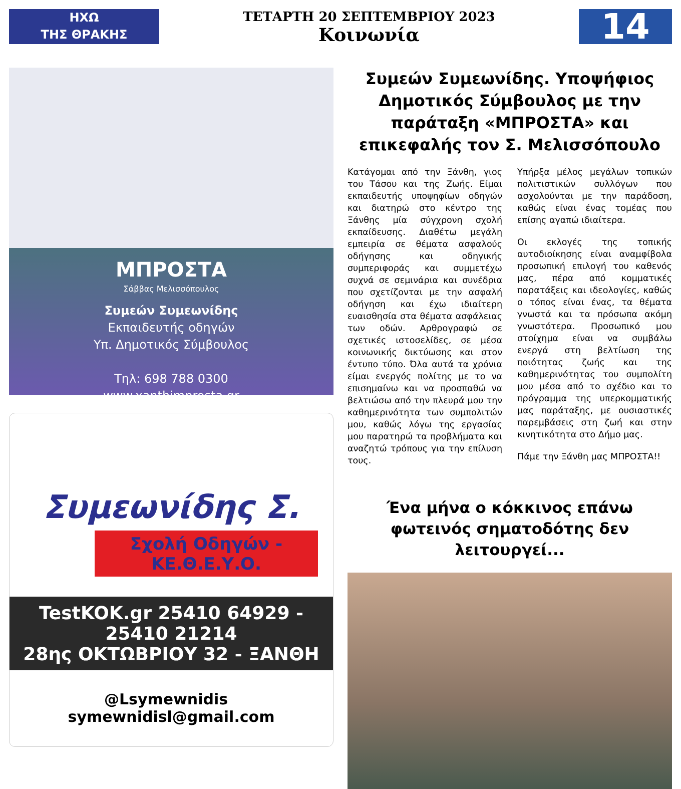ΗΧΩ
ΤΗΣ ΘΡΑΚΗΣ
ΤΕΤΑΡΤΗ 20 ΣΕΠΤΕΜΒΡΙΟΥ 2023
Κοινωνία
14
ΜΠΡΟΣΤΑ
Σάββας Μελισσόπουλος
Συμεών Συμεωνίδης
Εκπαιδευτής οδηγών
Υπ. Δημοτικός Σύμβουλος
Τηλ: 698 788 0300
www.xanthimprosta.gr
Συμεωνίδης Σ.
Σχολή Οδηγών - ΚΕ.Θ.Ε.Υ.Ο.
TestKOK.gr 25410 64929 - 25410 21214
28ης ΟΚΤΩΒΡΙΟΥ 32 - ΞΑΝΘΗ
@Lsymewnidis symewnidisl@gmail.com
Συμεών Συμεωνίδης. Υποψήφιος Δημοτικός Σύμβουλος με την παράταξη «ΜΠΡΟΣΤΑ» και επικεφαλής τον Σ. Μελισσόπουλο
Κατάγομαι από την Ξάνθη, γιος του Τάσου και της Ζωής. Είμαι εκπαιδευτής υποψηφίων οδηγών και διατηρώ στο κέντρο της Ξάνθης μία σύγχρονη σχολή εκπαίδευσης. Διαθέτω μεγάλη εμπειρία σε θέματα ασφαλούς οδήγησης και οδηγικής συμπεριφοράς και συμμετέχω συχνά σε σεμινάρια και συνέδρια που σχετίζονται με την ασφαλή οδήγηση και έχω ιδιαίτερη ευαισθησία στα θέματα ασφάλειας των οδών. Αρθρογραφώ σε σχετικές ιστοσελίδες, σε μέσα κοινωνικής δικτύωσης και στον έντυπο τύπο. Όλα αυτά τα χρόνια είμαι ενεργός πολίτης με το να επισημαίνω και να προσπαθώ να βελτιώσω από την πλευρά μου την καθημερινότητα των συμπολιτών μου, καθώς λόγω της εργασίας μου παρατηρώ τα προβλήματα και αναζητώ τρόπους για την επίλυση τους.
Υπήρξα μέλος μεγάλων τοπικών πολιτιστικών συλλόγων που ασχολούνται με την παράδοση, καθώς είναι ένας τομέας που επίσης αγαπώ ιδιαίτερα.
Οι εκλογές της τοπικής αυτοδιοίκησης είναι αναμφίβολα προσωπική επιλογή του καθενός μας, πέρα από κομματικές παρατάξεις και ιδεολογίες, καθώς ο τόπος είναι ένας, τα θέματα γνωστά και τα πρόσωπα ακόμη γνωστότερα. Προσωπικό μου στοίχημα είναι να συμβάλω ενεργά στη βελτίωση της ποιότητας ζωής και της καθημερινότητας του συμπολίτη μου μέσα από το σχέδιο και το πρόγραμμα της υπερκομματικής μας παράταξης, με ουσιαστικές παρεμβάσεις στη ζωή και στην κινητικότητα στο Δήμο μας.
Πάμε την Ξάνθη μας ΜΠΡΟΣΤΑ!!
Ένα μήνα ο κόκκινος επάνω φωτεινός σηματοδότης δεν λειτουργεί...